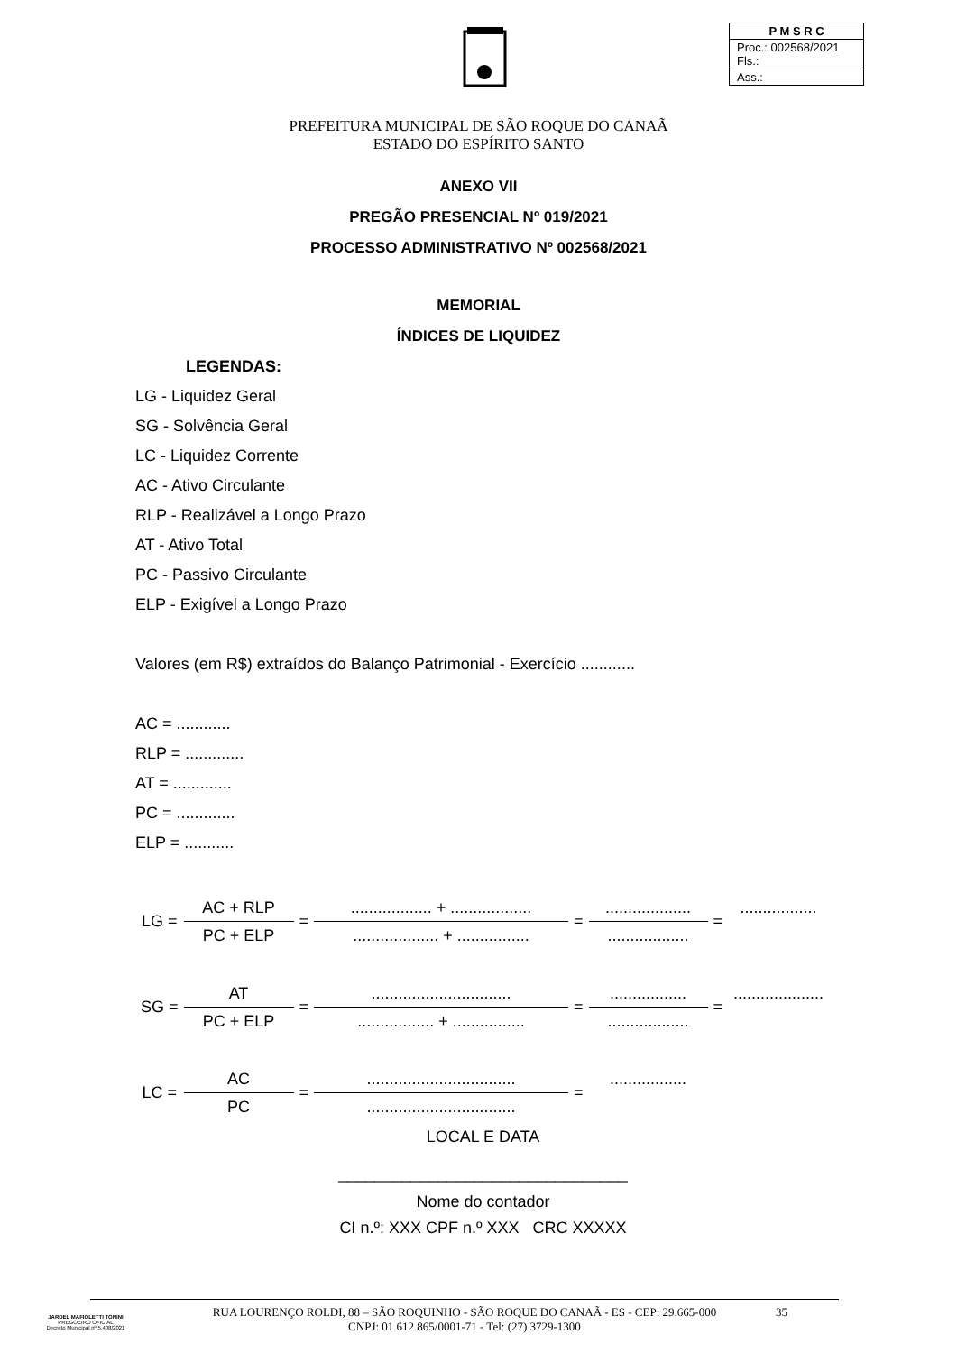| P M S R C |
| Proc.: 002568/2021 Fls.: |
| Ass.: |
PREFEITURA MUNICIPAL DE SÃO ROQUE DO CANAÃ
ESTADO DO ESPÍRITO SANTO
ANEXO VII
PREGÃO PRESENCIAL Nº 019/2021
PROCESSO ADMINISTRATIVO Nº 002568/2021
MEMORIAL
ÍNDICES DE LIQUIDEZ
LEGENDAS:
LG - Liquidez Geral
SG - Solvência Geral
LC - Liquidez Corrente
AC - Ativo Circulante
RLP - Realizável a Longo Prazo
AT - Ativo Total
PC - Passivo Circulante
ELP - Exigível a Longo Prazo
Valores (em R$) extraídos do Balanço Patrimonial - Exercício ............
AC = ............
RLP = .............
AT = .............
PC = .............
ELP = ...........
| LG = | AC + RLP | = | .................. + .................. | = | ................... | = | ................. |
| | PC + ELP | | ................... + ................ | | .................. | | |
| SG = | AT | = | ............................... | = | ................. | = | .................... |
| | PC + ELP | | ................. + ................ | | .................. | | |
| LC = | AC | = | ................................. | = | ................. | | |
| | PC | | ................................. | | | | |
LOCAL E DATA
________________________________
Nome do contador
CI n.º: XXX CPF n.º XXX CRC XXXXX
JARDEL MAFIOLETTI TONINI
PREGOEIRO OFICIAL
Decreto Municipal nº 5.408/2021
RUA LOURENÇO ROLDI, 88 – SÃO ROQUINHO - SÃO ROQUE DO CANAÃ - ES - CEP: 29.665-000
CNPJ: 01.612.865/0001-71 - Tel: (27) 3729-1300
35